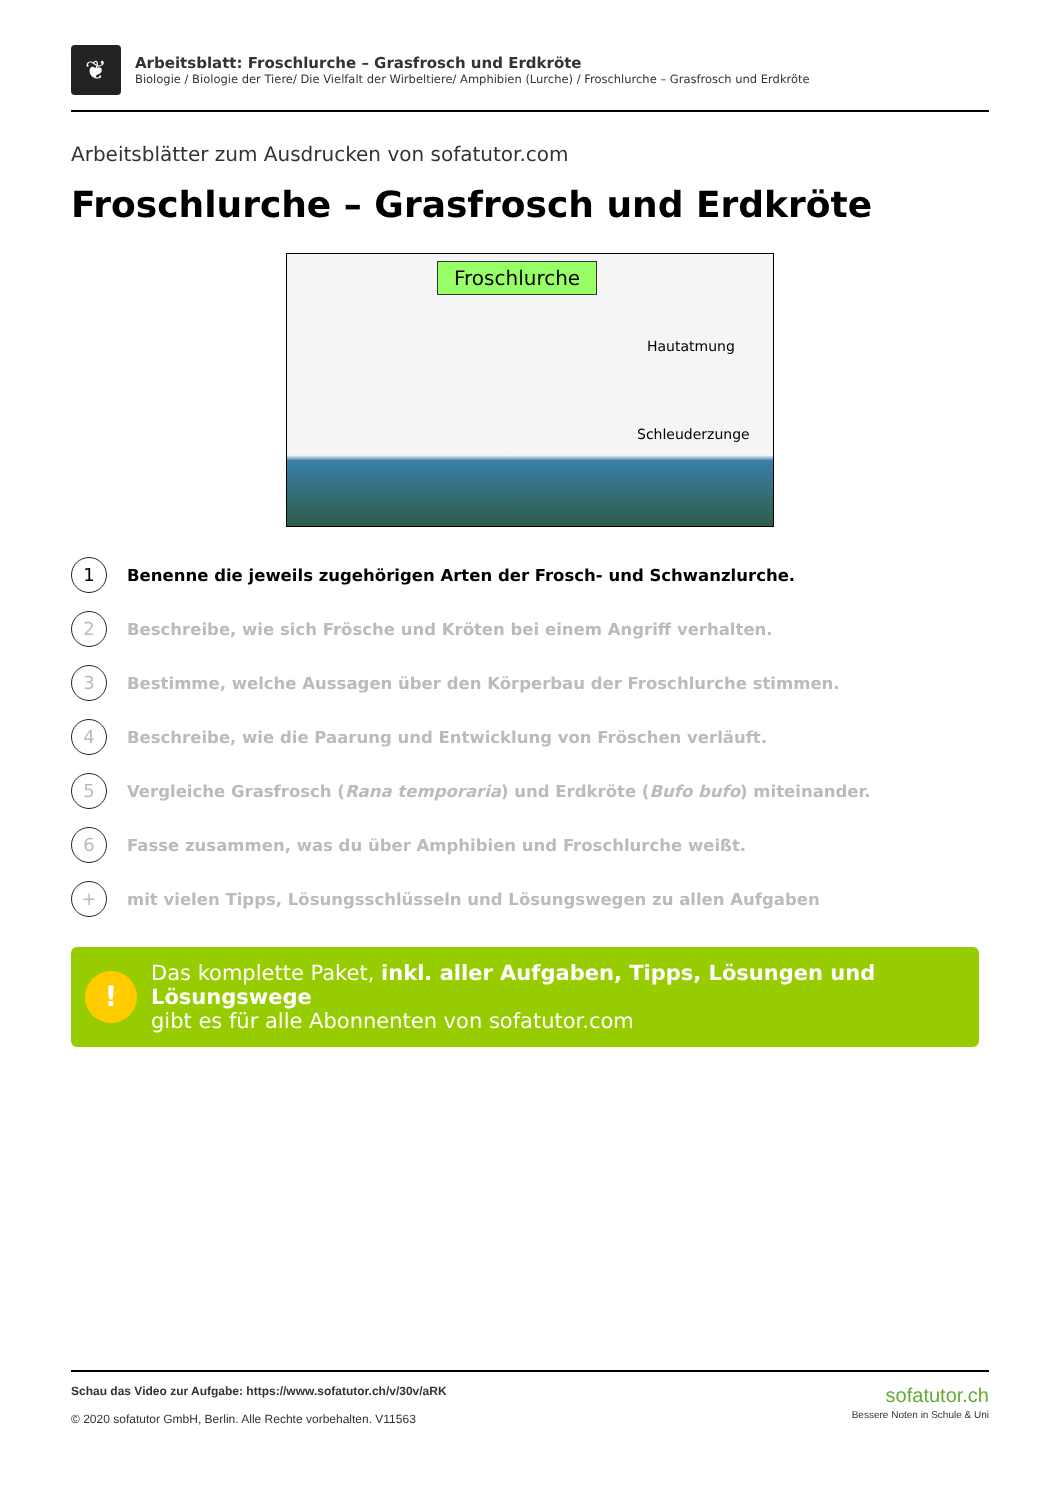❦
Arbeitsblatt: Froschlurche – Grasfrosch und Erdkröte
Biologie / Biologie der Tiere/ Die Vielfalt der Wirbeltiere/ Amphibien (Lurche) / Froschlurche – Grasfrosch und Erdkröte
Arbeitsblätter zum Ausdrucken von sofatutor.com
Froschlurche – Grasfrosch und Erdkröte
Froschlurche
Hautatmung
Schleuderzunge
1
Benenne die jeweils zugehörigen Arten der Frosch- und Schwanzlurche.
2
Beschreibe, wie sich Frösche und Kröten bei einem Angriff verhalten.
3
Bestimme, welche Aussagen über den Körperbau der Froschlurche stimmen.
4
Beschreibe, wie die Paarung und Entwicklung von Fröschen verläuft.
5
Vergleiche Grasfrosch (Rana temporaria) und Erdkröte (Bufo bufo) miteinander.
6
Fasse zusammen, was du über Amphibien und Froschlurche weißt.
+
mit vielen Tipps, Lösungsschlüsseln und Lösungswegen zu allen Aufgaben
!
Das komplette Paket, inkl. aller Aufgaben, Tipps, Lösungen und Lösungswege
gibt es für alle Abonnenten von sofatutor.com
Schau das Video zur Aufgabe: https://www.sofatutor.ch/v/30v/aRK
© 2020 sofatutor GmbH, Berlin. Alle Rechte vorbehalten. V11563
sofatutor.ch
Bessere Noten in Schule & Uni